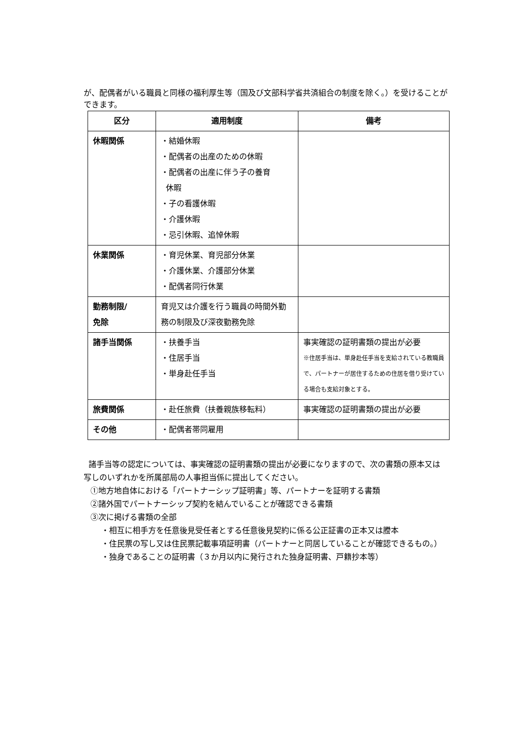が、配偶者がいる職員と同様の福利厚生等（国及び文部科学省共済組合の制度を除く。）を受けることができます。
| 区分 | 適用制度 | 備考 |
| --- | --- | --- |
| 休暇関係 | ・結婚休暇 ・配偶者の出産のための休暇 ・配偶者の出産に伴う子の養育 休暇 ・子の看護休暇 ・介護休暇 ・忌引休暇、追悼休暇 | |
| 休業関係 | ・育児休業、育児部分休業 ・介護休業、介護部分休業 ・配偶者同行休業 | |
| 勤務制限/ 免除 | 育児又は介護を行う職員の時間外勤務の制限及び深夜勤務免除 | |
| 諸手当関係 | ・扶養手当 ・住居手当 ・単身赴任手当 | 事実確認の証明書類の提出が必要 ※住居手当は、単身赴任手当を支給されている教職員で、パートナーが居住するための住居を借り受けている場合も支給対象とする。 |
| 旅費関係 | ・赴任旅費（扶養親族移転料） | 事実確認の証明書類の提出が必要 |
| その他 | ・配偶者帯同雇用 | |
諸手当等の認定については、事実確認の証明書類の提出が必要になりますので、次の書類の原本又は写しのいずれかを所属部局の人事担当係に提出してください。
①地方地自体における「パートナーシップ証明書」等、パートナーを証明する書類
②諸外国でパートナーシップ契約を結んでいることが確認できる書類
③次に掲げる書類の全部
・相互に相手方を任意後見受任者とする任意後見契約に係る公正証書の正本又は謄本
・住民票の写し又は住民票記載事項証明書（パートナーと同居していることが確認できるもの。）
・独身であることの証明書（３か月以内に発行された独身証明書、戸籍抄本等）